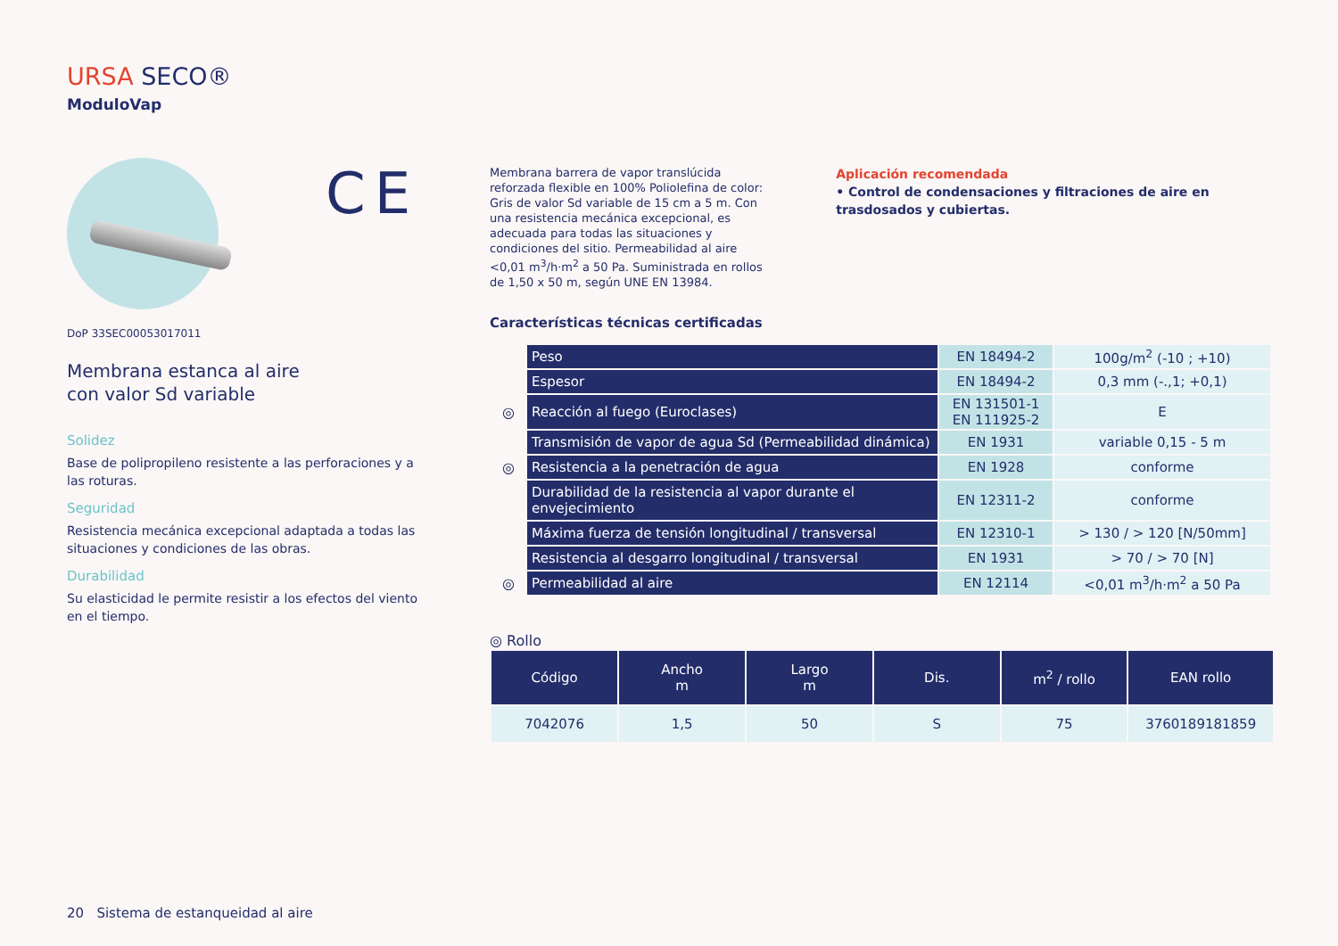URSA SECO®
ModuloVap
CE
DoP 33SEC00053017011
Membrana estanca al aire
con valor Sd variable
Solidez
Base de polipropileno resistente a las perforaciones y a las roturas.
Seguridad
Resistencia mecánica excepcional adaptada a todas las situaciones y condiciones de las obras.
Durabilidad
Su elasticidad le permite resistir a los efectos del viento en el tiempo.
Membrana barrera de vapor translúcida reforzada flexible en 100% Poliolefina de color: Gris de valor Sd variable de 15 cm a 5 m. Con una resistencia mecánica excepcional, es adecuada para todas las situaciones y condiciones del sitio. Permeabilidad al aire <0,01 m<sup>3</sup>/h·m<sup>2</sup> a 50 Pa. Suministrada en rollos de 1,50 x 50 m, según UNE EN 13984.
Aplicación recomendada
• Control de condensaciones y filtraciones de aire en trasdosados y cubiertas.
Características técnicas certificadas
| | Peso | EN 18494-2 | 100g/m<sup>2</sup> (-10 ; +10) |
| | Espesor | EN 18494-2 | 0,3 mm (-.,1; +0,1) |
| ◎ | Reacción al fuego (Euroclases) | EN 131501-1 EN 111925-2 | E |
| | Transmisión de vapor de agua Sd (Permeabilidad dinámica) | EN 1931 | variable 0,15 - 5 m |
| ◎ | Resistencia a la penetración de agua | EN 1928 | conforme |
| | Durabilidad de la resistencia al vapor durante el envejecimiento | EN 12311-2 | conforme |
| | Máxima fuerza de tensión longitudinal / transversal | EN 12310-1 | > 130 / > 120 [N/50mm] |
| | Resistencia al desgarro longitudinal / transversal | EN 1931 | > 70 / > 70 [N] |
| ◎ | Permeabilidad al aire | EN 12114 | <0,01 m<sup>3</sup>/h·m<sup>2</sup> a 50 Pa |
◎ Rollo
| Código | Ancho m | Largo m | Dis. | m<sup>2</sup> / rollo | EAN rollo |
| --- | --- | --- | --- | --- | --- |
| 7042076 | 1,5 | 50 | S | 75 | 3760189181859 |
20 Sistema de estanqueidad al aire